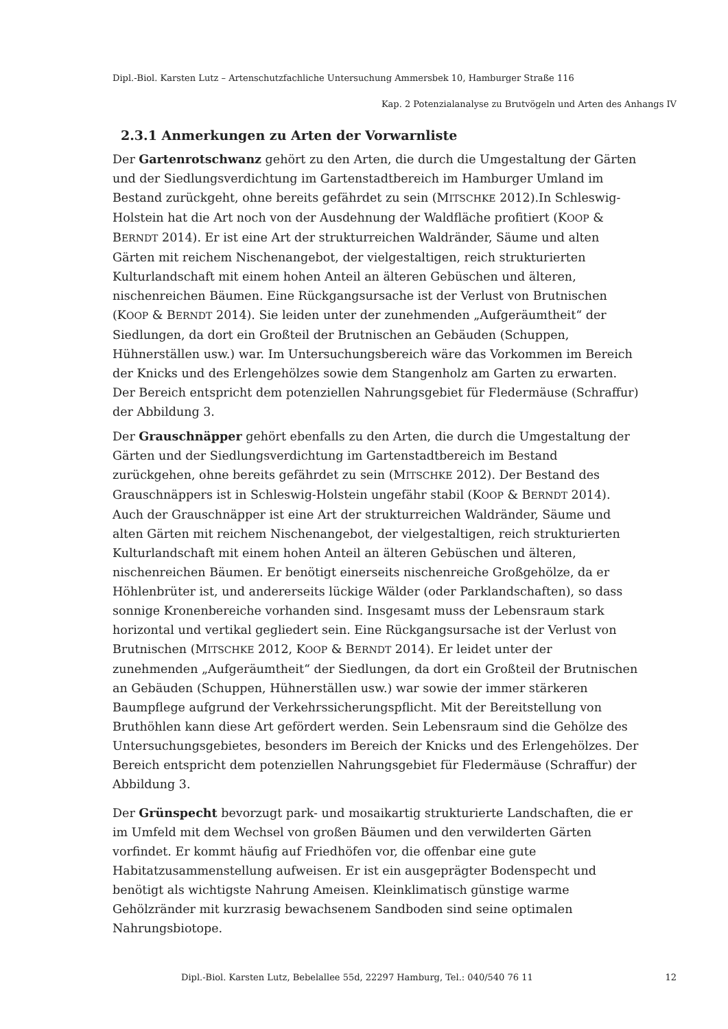Dipl.-Biol. Karsten Lutz – Artenschutzfachliche Untersuchung Ammersbek 10, Hamburger Straße 116
Kap. 2 Potenzialanalyse zu Brutvögeln und Arten des Anhangs IV
2.3.1 Anmerkungen zu Arten der Vorwarnliste
Der Gartenrotschwanz gehört zu den Arten, die durch die Umgestaltung der Gärten und der Siedlungsverdichtung im Gartenstadtbereich im Hamburger Umland im Bestand zurückgeht, ohne bereits gefährdet zu sein (MITSCHKE 2012).In Schleswig-Holstein hat die Art noch von der Ausdehnung der Waldfläche profitiert (KOOP & BERNDT 2014). Er ist eine Art der strukturreichen Waldränder, Säume und alten Gärten mit reichem Nischenangebot, der vielgestaltigen, reich strukturierten Kulturlandschaft mit einem hohen Anteil an älteren Gebüschen und älteren, nischenreichen Bäumen. Eine Rückgangsursache ist der Verlust von Brutnischen (KOOP & BERNDT 2014). Sie leiden unter der zunehmenden „Aufgeräumtheit“ der Siedlungen, da dort ein Großteil der Brutnischen an Gebäuden (Schuppen, Hühnerställen usw.) war. Im Untersuchungsbereich wäre das Vorkommen im Bereich der Knicks und des Erlengehölzes sowie dem Stangenholz am Garten zu erwarten. Der Bereich entspricht dem potenziellen Nahrungsgebiet für Fledermäuse (Schraffur) der Abbildung 3.
Der Grauschnäpper gehört ebenfalls zu den Arten, die durch die Umgestaltung der Gärten und der Siedlungsverdichtung im Gartenstadtbereich im Bestand zurückgehen, ohne bereits gefährdet zu sein (MITSCHKE 2012). Der Bestand des Grauschnäppers ist in Schleswig-Holstein ungefähr stabil (KOOP & BERNDT 2014). Auch der Grauschnäpper ist eine Art der strukturreichen Waldränder, Säume und alten Gärten mit reichem Nischenangebot, der vielgestaltigen, reich strukturierten Kulturlandschaft mit einem hohen Anteil an älteren Gebüschen und älteren, nischenreichen Bäumen. Er benötigt einerseits nischenreiche Großgehölze, da er Höhlenbrüter ist, und andererseits lückige Wälder (oder Parklandschaften), so dass sonnige Kronenbereiche vorhanden sind. Insgesamt muss der Lebensraum stark horizontal und vertikal gegliedert sein. Eine Rückgangsursache ist der Verlust von Brutnischen (MITSCHKE 2012, KOOP & BERNDT 2014). Er leidet unter der zunehmenden „Aufgeräumtheit“ der Siedlungen, da dort ein Großteil der Brutnischen an Gebäuden (Schuppen, Hühnerställen usw.) war sowie der immer stärkeren Baumpflege aufgrund der Verkehrssicherungspflicht. Mit der Bereitstellung von Bruthöhlen kann diese Art gefördert werden. Sein Lebensraum sind die Gehölze des Untersuchungsgebietes, besonders im Bereich der Knicks und des Erlengehölzes. Der Bereich entspricht dem potenziellen Nahrungsgebiet für Fledermäuse (Schraffur) der Abbildung 3.
Der Grünspecht bevorzugt park- und mosaikartig strukturierte Landschaften, die er im Umfeld mit dem Wechsel von großen Bäumen und den verwilderten Gärten vorfindet. Er kommt häufig auf Friedhöfen vor, die offenbar eine gute Habitatzusammenstellung aufweisen. Er ist ein ausgeprägter Bodenspecht und benötigt als wichtigste Nahrung Ameisen. Kleinklimatisch günstige warme Gehölzränder mit kurzrasig bewachsenem Sandboden sind seine optimalen Nahrungsbiotope.
Dipl.-Biol. Karsten Lutz, Bebelallee 55d, 22297 Hamburg, Tel.: 040/540 76 11 12